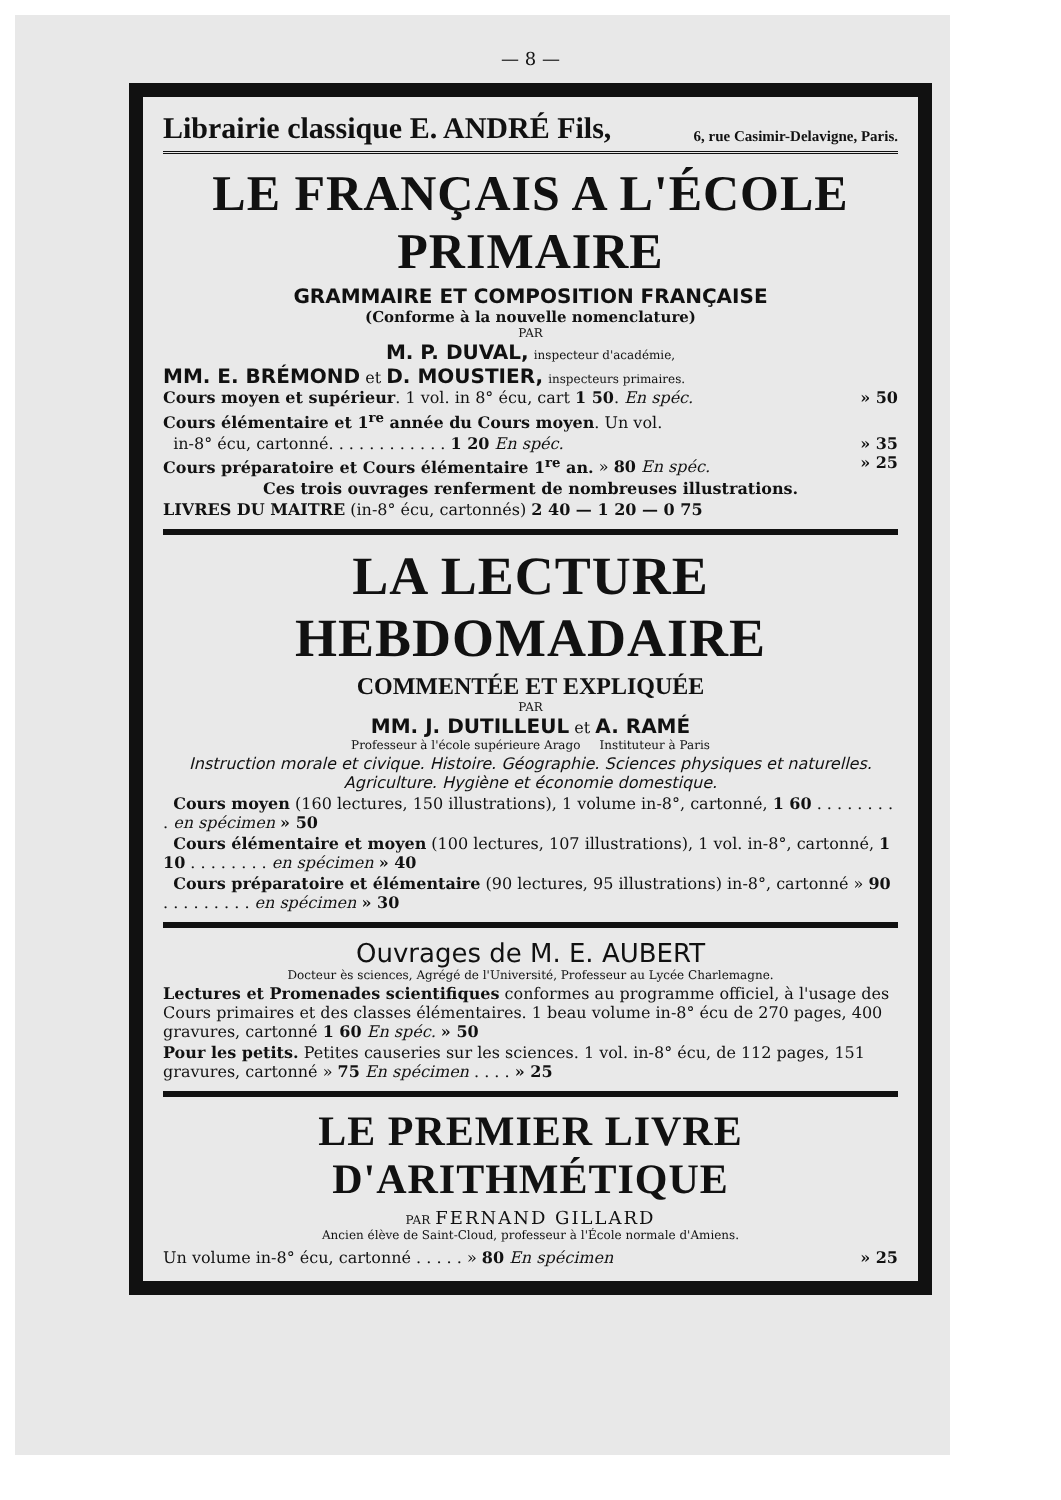— 8 —
Librairie classique E. ANDRÉ Fils, 6, rue Casimir-Delavigne, Paris.
LE FRANÇAIS A L'ÉCOLE PRIMAIRE
GRAMMAIRE ET COMPOSITION FRANÇAISE
(Conforme à la nouvelle nomenclature)
PAR
M. P. DUVAL, inspecteur d'académie,
MM. E. BRÉMOND et D. MOUSTIER, inspecteurs primaires.
Cours moyen et supérieur. 1 vol. in 8° écu, cart 1 50. En spéc. » 50
Cours élémentaire et 1<sup>re</sup> année du Cours moyen. Un vol.
in-8° écu, cartonné. . . . . . . . . . . . 1 20 En spéc. » 35
Cours préparatoire et Cours élémentaire 1<sup>re</sup> an. » 80 En spéc. » 25
Ces trois ouvrages renferment de nombreuses illustrations.
LIVRES DU MAITRE (in-8° écu, cartonnés) 2 40 — 1 20 — 0 75
LA LECTURE HEBDOMADAIRE
COMMENTÉE ET EXPLIQUÉE
PAR
MM. J. DUTILLEUL et A. RAMÉ
Professeur à l'école supérieure Arago Instituteur à Paris
Instruction morale et civique. Histoire. Géographie. Sciences physiques et naturelles. Agriculture. Hygiène et économie domestique.
Cours moyen (160 lectures, 150 illustrations), 1 volume in-8°, cartonné, 1 60 . . . . . . . . . en spécimen » 50
Cours élémentaire et moyen (100 lectures, 107 illustrations), 1 vol. in-8°, cartonné, 1 10 . . . . . . . . en spécimen » 40
Cours préparatoire et élémentaire (90 lectures, 95 illustrations) in-8°, cartonné » 90 . . . . . . . . . en spécimen » 30
Ouvrages de M. E. AUBERT
Docteur ès sciences, Agrégé de l'Université, Professeur au Lycée Charlemagne.
Lectures et Promenades scientifiques conformes au programme officiel, à l'usage des Cours primaires et des classes élémentaires. 1 beau volume in-8° écu de 270 pages, 400 gravures, cartonné 1 60 En spéc. » 50
Pour les petits. Petites causeries sur les sciences. 1 vol. in-8° écu, de 112 pages, 151 gravures, cartonné » 75 En spécimen . . . . » 25
LE PREMIER LIVRE D'ARITHMÉTIQUE
PAR FERNAND GILLARD
Ancien élève de Saint-Cloud, professeur à l'École normale d'Amiens.
Un volume in-8° écu, cartonné . . . . . » 80 En spécimen » 25